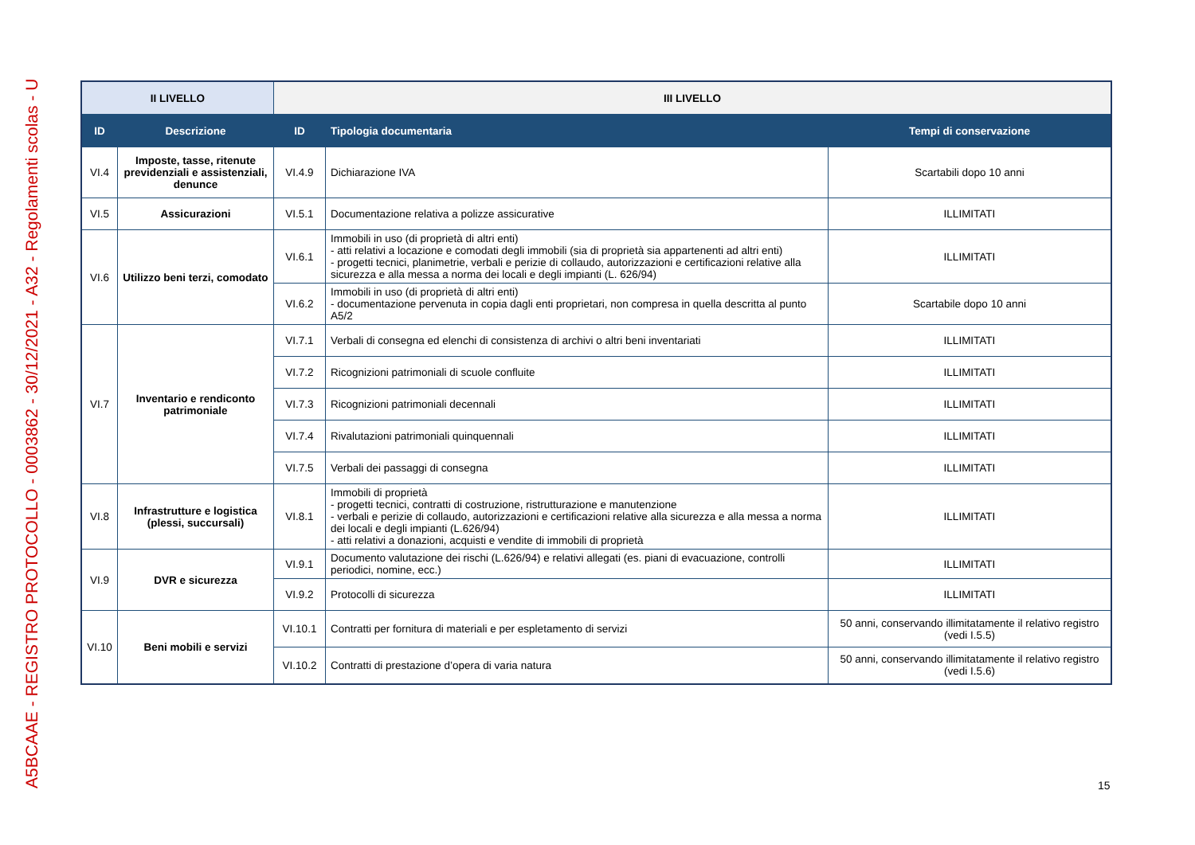A5BCAAE - REGISTRO PROTOCOLLO - 0003862 - 30/12/2021 - A32 - Regolamenti scolas - U
| II LIVELLO | | III LIVELLO | | |
| --- | --- | --- | --- | --- |
| ID | Descrizione | ID | Tipologia documentaria | Tempi di conservazione |
| VI.4 | Imposte, tasse, ritenute previdenziali e assistenziali, denunce | VI.4.9 | Dichiarazione IVA | Scartabili dopo 10 anni |
| VI.5 | Assicurazioni | VI.5.1 | Documentazione relativa a polizze assicurative | ILLIMITATI |
| VI.6 | Utilizzo beni terzi, comodato | VI.6.1 | Immobili in uso (di proprietà di altri enti) - atti relativi a locazione e comodati degli immobili (sia di proprietà sia appartenenti ad altri enti) - progetti tecnici, planimetrie, verbali e perizie di collaudo, autorizzazioni e certificazioni relative alla sicurezza e alla messa a norma dei locali e degli impianti (L. 626/94) | ILLIMITATI |
| | | VI.6.2 | Immobili in uso (di proprietà di altri enti) - documentazione pervenuta in copia dagli enti proprietari, non compresa in quella descritta al punto A5/2 | Scartabile dopo 10 anni |
| VI.7 | Inventario e rendiconto patrimoniale | VI.7.1 | Verbali di consegna ed elenchi di consistenza di archivi o altri beni inventariati | ILLIMITATI |
| | | VI.7.2 | Ricognizioni patrimoniali di scuole confluite | ILLIMITATI |
| | | VI.7.3 | Ricognizioni patrimoniali decennali | ILLIMITATI |
| | | VI.7.4 | Rivalutazioni patrimoniali quinquennali | ILLIMITATI |
| | | VI.7.5 | Verbali dei passaggi di consegna | ILLIMITATI |
| VI.8 | Infrastrutture e logistica (plessi, succursali) | VI.8.1 | Immobili di proprietà - progetti tecnici, contratti di costruzione, ristrutturazione e manutenzione - verbali e perizie di collaudo, autorizzazioni e certificazioni relative alla sicurezza e alla messa a norma dei locali e degli impianti (L.626/94) - atti relativi a donazioni, acquisti e vendite di immobili di proprietà | ILLIMITATI |
| VI.9 | DVR e sicurezza | VI.9.1 | Documento valutazione dei rischi (L.626/94) e relativi allegati (es. piani di evacuazione, controlli periodici, nomine, ecc.) | ILLIMITATI |
| | | VI.9.2 | Protocolli di sicurezza | ILLIMITATI |
| VI.10 | Beni mobili e servizi | VI.10.1 | Contratti per fornitura di materiali e per espletamento di servizi | 50 anni, conservando illimitatamente il relativo registro (vedi I.5.5) |
| | | VI.10.2 | Contratti di prestazione d’opera di varia natura | 50 anni, conservando illimitatamente il relativo registro (vedi I.5.6) |
15